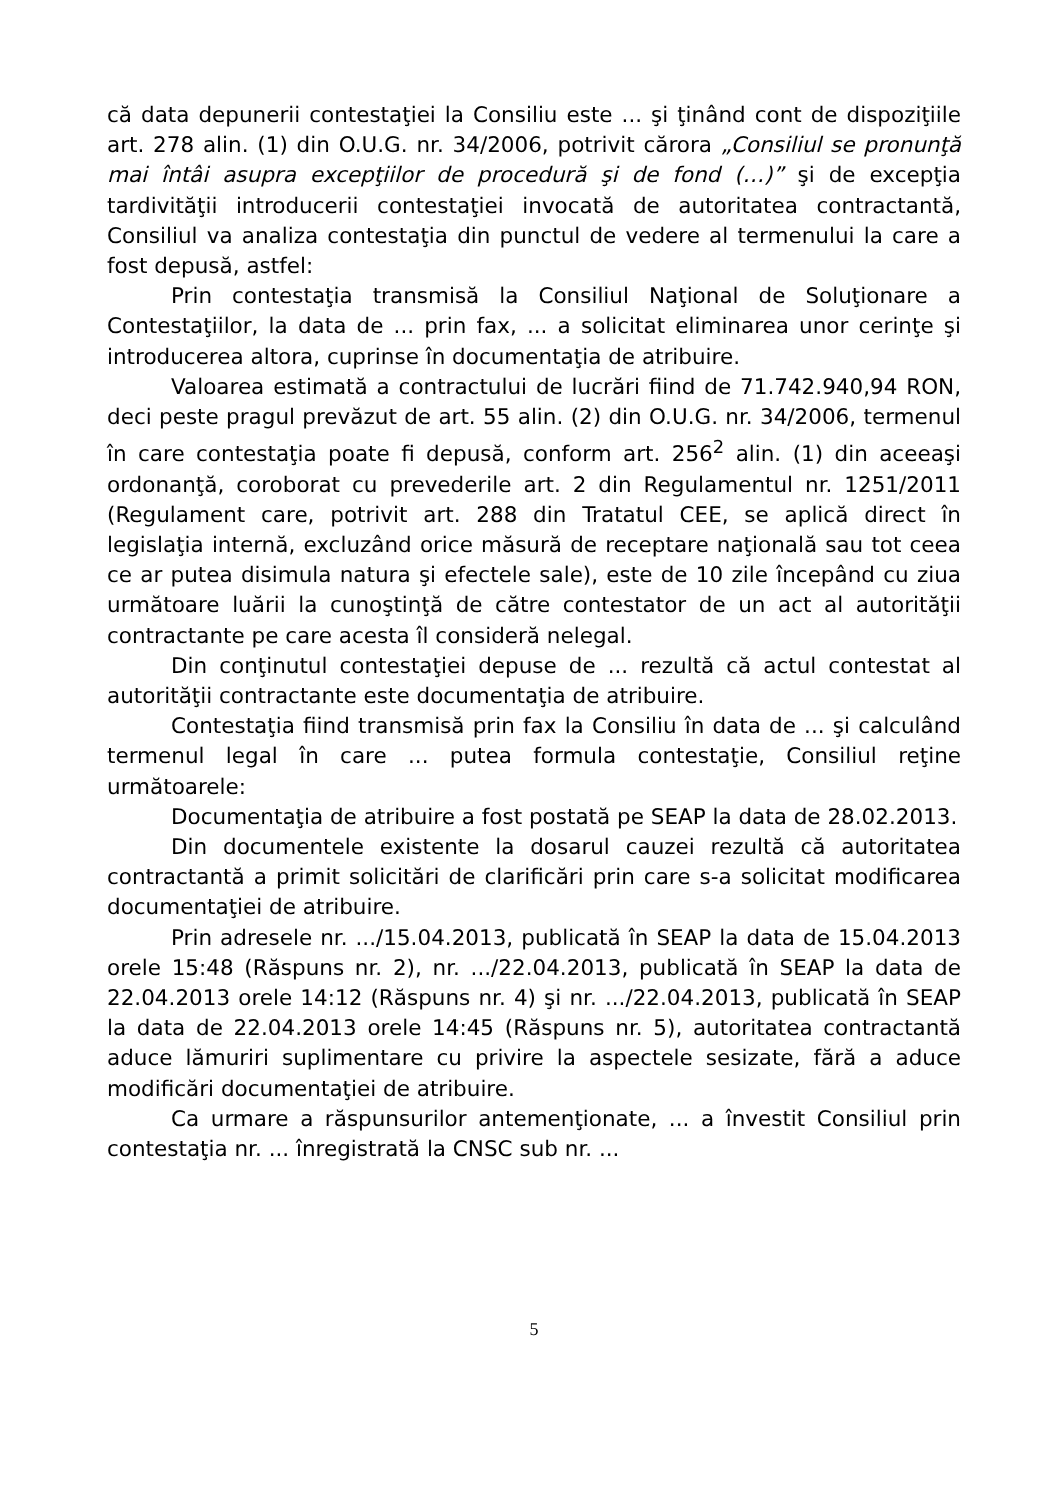că data depunerii contestaţiei la Consiliu este ... şi ţinând cont de dispoziţiile art. 278 alin. (1) din O.U.G. nr. 34/2006, potrivit cărora „Consiliul se pronunţă mai întâi asupra excepţiilor de procedură şi de fond (…)” şi de excepţia tardivităţii introducerii contestaţiei invocată de autoritatea contractantă, Consiliul va analiza contestaţia din punctul de vedere al termenului la care a fost depusă, astfel:
Prin contestaţia transmisă la Consiliul Naţional de Soluţionare a Contestaţiilor, la data de ... prin fax, ... a solicitat eliminarea unor cerinţe şi introducerea altora, cuprinse în documentaţia de atribuire.
Valoarea estimată a contractului de lucrări fiind de 71.742.940,94 RON, deci peste pragul prevăzut de art. 55 alin. (2) din O.U.G. nr. 34/2006, termenul în care contestaţia poate fi depusă, conform art. 256<sup>2</sup> alin. (1) din aceeaşi ordonanţă, coroborat cu prevederile art. 2 din Regulamentul nr. 1251/2011 (Regulament care, potrivit art. 288 din Tratatul CEE, se aplică direct în legislaţia internă, excluzând orice măsură de receptare naţională sau tot ceea ce ar putea disimula natura şi efectele sale), este de 10 zile începând cu ziua următoare luării la cunoştinţă de către contestator de un act al autorităţii contractante pe care acesta îl consideră nelegal.
Din conţinutul contestaţiei depuse de ... rezultă că actul contestat al autorităţii contractante este documentaţia de atribuire.
Contestaţia fiind transmisă prin fax la Consiliu în data de ... şi calculând termenul legal în care ... putea formula contestaţie, Consiliul reţine următoarele:
Documentaţia de atribuire a fost postată pe SEAP la data de 28.02.2013.
Din documentele existente la dosarul cauzei rezultă că autoritatea contractantă a primit solicitări de clarificări prin care s-a solicitat modificarea documentaţiei de atribuire.
Prin adresele nr. .../15.04.2013, publicată în SEAP la data de 15.04.2013 orele 15:48 (Răspuns nr. 2), nr. .../22.04.2013, publicată în SEAP la data de 22.04.2013 orele 14:12 (Răspuns nr. 4) şi nr. .../22.04.2013, publicată în SEAP la data de 22.04.2013 orele 14:45 (Răspuns nr. 5), autoritatea contractantă aduce lămuriri suplimentare cu privire la aspectele sesizate, fără a aduce modificări documentaţiei de atribuire.
Ca urmare a răspunsurilor antemenţionate, ... a învestit Consiliul prin contestaţia nr. ... înregistrată la CNSC sub nr. ...
5